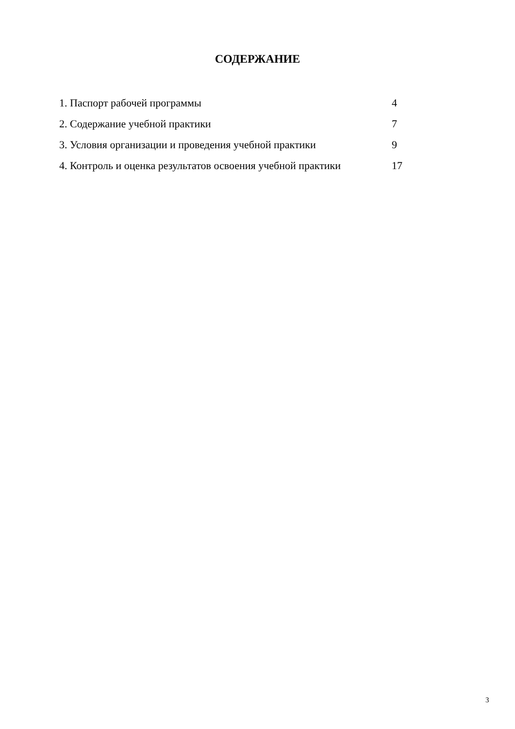СОДЕРЖАНИЕ
| 1. Паспорт рабочей программы | 4 |
| 2. Содержание учебной практики | 7 |
| 3. Условия организации и проведения учебной практики | 9 |
| 4. Контроль и оценка результатов освоения учебной практики | 17 |
3